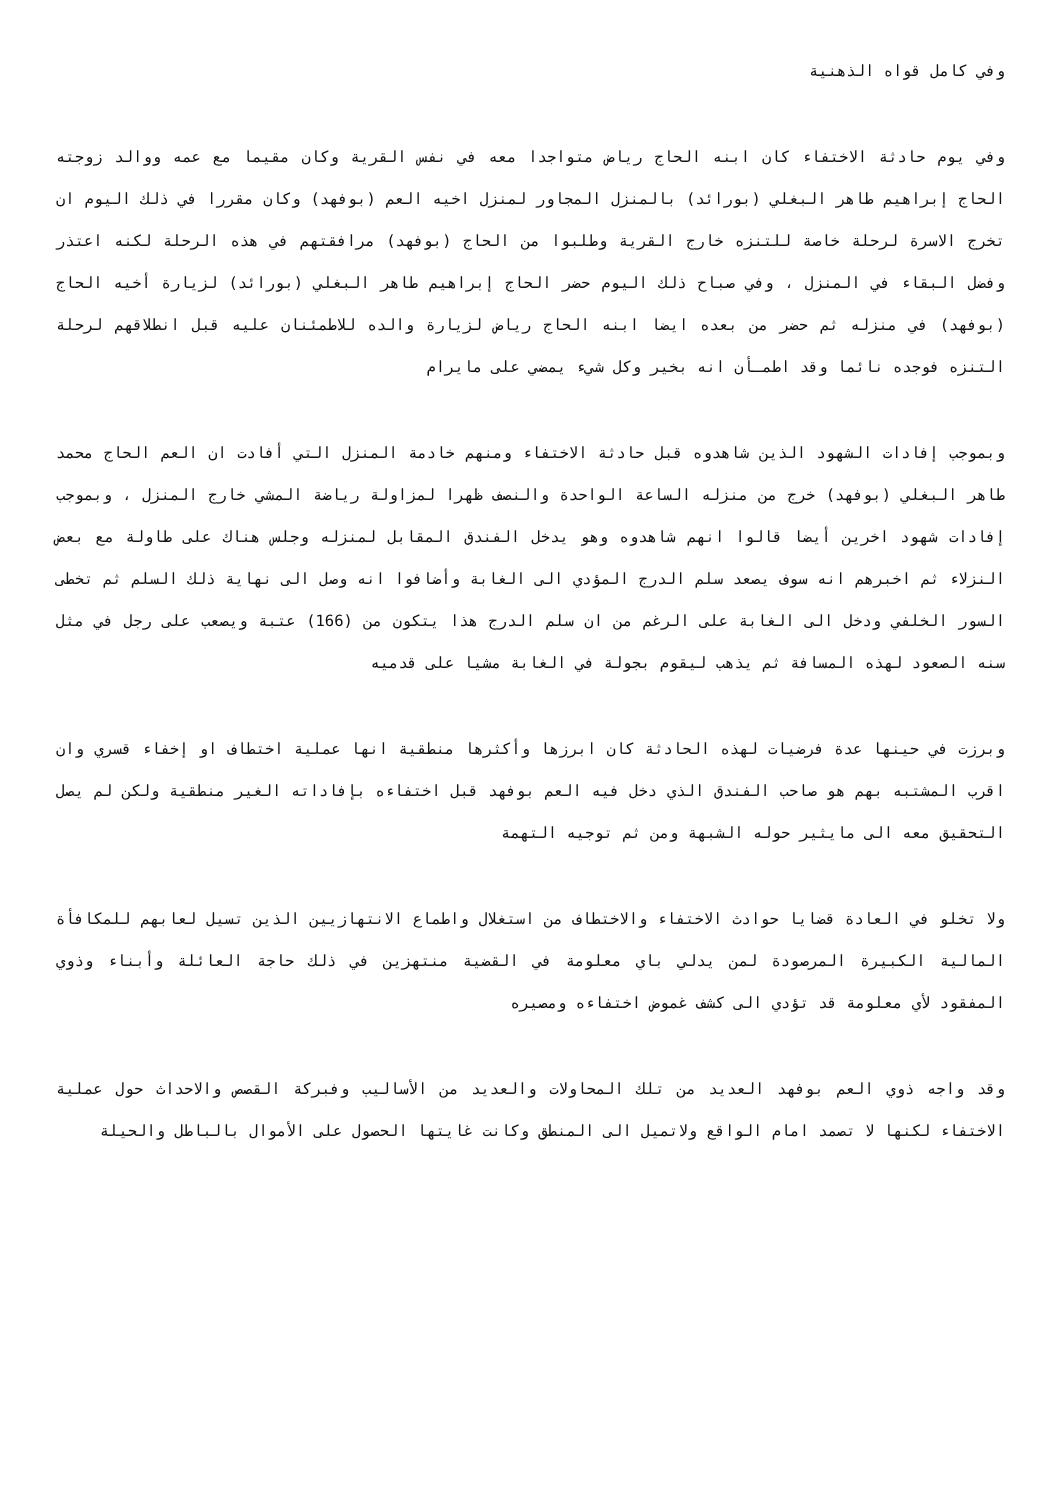وفي كامل قواه الذهنية
وفي يوم حادثة الاختفاء كان ابنه الحاج رياض متواجدا معه في نفس القرية وكان مقيما مع عمه ووالد زوجته الحاج إبراهيم طاهر البغلي (بورائد) بالمنزل المجاور لمنزل اخيه العم (بوفهد) وكان مقررا في ذلك اليوم ان تخرج الاسرة لرحلة خاصة للتنزه خارج القرية وطلبوا من الحاج (بوفهد) مرافقتهم في هذه الرحلة لكنه اعتذر وفضل البقاء في المنزل ، وفي صباح ذلك اليوم حضر الحاج إبراهيم طاهر البغلي (بورائد) لزيارة أخيه الحاج (بوفهد) في منزله ثم حضر من بعده ايضا ابنه الحاج رياض لزيارة والده للاطمئنان عليه قبل انطلاقهم لرحلة التنزه فوجده نائما وقد اطمـأن انه بخير وكل شيء يمضي على مايرام
وبموجب إفادات الشهود الذين شاهدوه قبل حادثة الاختفاء ومنهم خادمة المنزل التي أفادت ان العم الحاج محمد طاهر البغلي (بوفهد) خرج من منزله الساعة الواحدة والنصف ظهرا لمزاولة رياضة المشي خارج المنزل ، وبموجب إفادات شهود اخرين أيضا قالوا انهم شاهدوه وهو يدخل الفندق المقابل لمنزله وجلس هناك على طاولة مع بعض النزلاء ثم اخبرهم انه سوف يصعد سلم الدرج المؤدي الى الغابة وأضافوا انه وصل الى نهاية ذلك السلم ثم تخطى السور الخلفي ودخل الى الغابة على الرغم من ان سلم الدرج هذا يتكون من (166) عتبة ويصعب على رجل في مثل سنه الصعود لهذه المسافة ثم يذهب ليقوم بجولة في الغابة مشيا على قدميه
وبرزت في حينها عدة فرضيات لهذه الحادثة كان ابرزها وأكثرها منطقية انها عملية اختطاف او إخفاء قسري وان اقرب المشتبه بهم هو صاحب الفندق الذي دخل فيه العم بوفهد قبل اختفاءه بإفاداته الغير منطقية ولكن لم يصل التحقيق معه الى مايثير حوله الشبهة ومن ثم توجيه التهمة
ولا تخلو في العادة قضايا حوادث الاختفاء والاختطاف من استغلال واطماع الانتهازيين الذين تسيل لعابهم للمكافأة المالية الكبيرة المرصودة لمن يدلي باي معلومة في القضية منتهزين في ذلك حاجة العائلة وأبناء وذوي المفقود لأي معلومة قد تؤدي الى كشف غموض اختفاءه ومصيره
وقد واجه ذوي العم بوفهد العديد من تلك المحاولات والعديد من الأساليب وفبركة القصص والاحداث حول عملية الاختفاء لكنها لا تصمد امام الواقع ولاتميل الى المنطق وكانت غايتها الحصول على الأموال بالباطل والحيلة